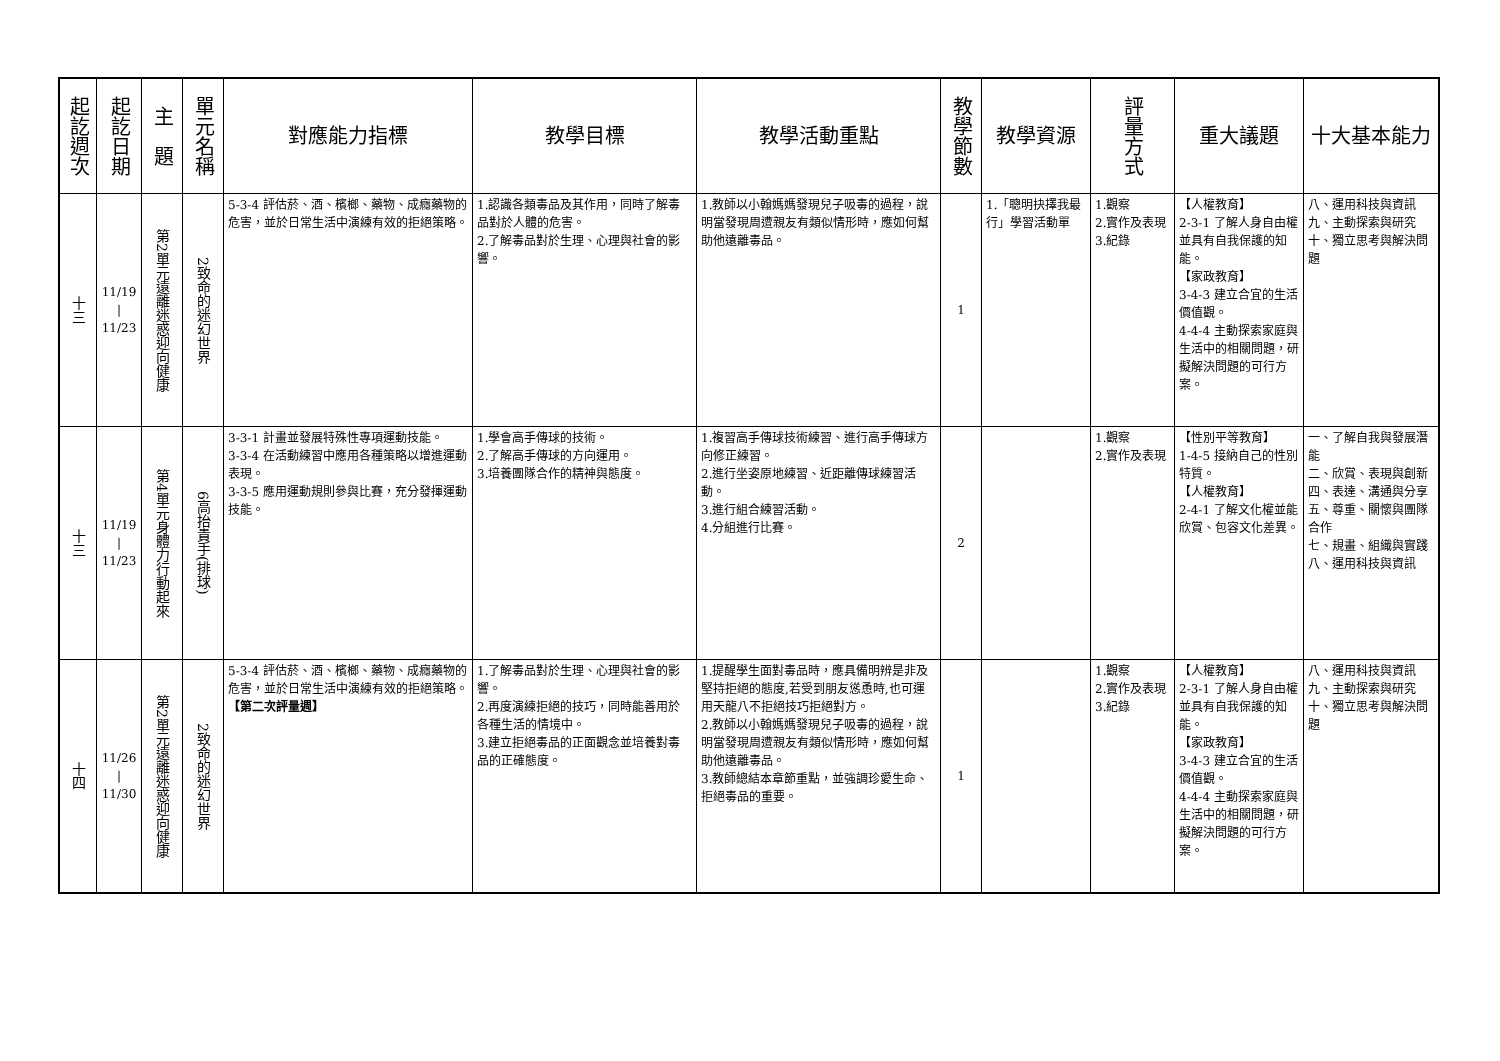| 起訖週次 | 起訖日期 | 主 題 | 單元名稱 | 對應能力指標 | 教學目標 | 教學活動重點 | 教學節數 | 教學資源 | 評量方式 | 重大議題 | 十大基本能力 |
| --- | --- | --- | --- | --- | --- | --- | --- | --- | --- | --- | --- |
| 十三 | 11/19 / 11/23 | 第2單元遠離迷惑迎向健康 | 2致命的迷幻世界 | 5-3-4 評估菸、酒、檳榔、藥物、成癮藥物的危害，並於日常生活中演練有效的拒絕策略。 | 1.認識各類毒品及其作用，同時了解毒品對於人體的危害。 2.了解毒品對於生理、心理與社會的影響。 | 1.教師以小翰媽媽發現兒子吸毒的過程，說明當發現周遭親友有類似情形時，應如何幫助他遠離毒品。 | 1 | 1.「聰明抉擇我最行」學習活動單 | 1.觀察 2.實作及表現 3.紀錄 | 【人權教育】 2-3-1 了解人身自由權並具有自我保護的知能。 【家政教育】 3-4-3 建立合宜的生活價值觀。 4-4-4 主動探索家庭與生活中的相關問題，研擬解決問題的可行方案。 | 八、運用科技與資訊 九、主動探索與研究 十、獨立思考與解決問題 |
| 十三 | 11/19 / 11/23 | 第4單元身體力行動起來 | 6高抬貴手(排球) | 3-3-1 計畫並發展特殊性專項運動技能。 3-3-4 在活動練習中應用各種策略以增進運動表現。 3-3-5 應用運動規則參與比賽，充分發揮運動技能。 | 1.學會高手傳球的技術。 2.了解高手傳球的方向運用。 3.培養團隊合作的精神與態度。 | 1.複習高手傳球技術練習、進行高手傳球方向修正練習。 2.進行坐姿原地練習、近距離傳球練習活動。 3.進行組合練習活動。 4.分組進行比賽。 | 2 | | 1.觀察 2.實作及表現 | 【性別平等教育】 1-4-5 接納自己的性別特質。 【人權教育】 2-4-1 了解文化權並能欣賞、包容文化差異。 | 一、了解自我與發展潛能 二、欣賞、表現與創新 四、表達、溝通與分享 五、尊重、關懷與團隊合作 七、規畫、組織與實踐 八、運用科技與資訊 |
| 十四 | 11/26 / 11/30 | 第2單元遠離迷惑迎向健康 | 2致命的迷幻世界 | 5-3-4 評估菸、酒、檳榔、藥物、成癮藥物的危害，並於日常生活中演練有效的拒絕策略。 【第二次評量週】 | 1.了解毒品對於生理、心理與社會的影響。 2.再度演練拒絕的技巧，同時能善用於各種生活的情境中。 3.建立拒絕毒品的正面觀念並培養對毒品的正確態度。 | 1.提醒學生面對毒品時，應具備明辨是非及堅持拒絕的態度,若受到朋友慫恿時,也可運用天龍八不拒絕技巧拒絕對方。 2.教師以小翰媽媽發現兒子吸毒的過程，說明當發現周遭親友有類似情形時，應如何幫助他遠離毒品。 3.教師總結本章節重點，並強調珍愛生命、拒絕毒品的重要。 | 1 | | 1.觀察 2.實作及表現 3.紀錄 | 【人權教育】 2-3-1 了解人身自由權並具有自我保護的知能。 【家政教育】 3-4-3 建立合宜的生活價值觀。 4-4-4 主動探索家庭與生活中的相關問題，研擬解決問題的可行方案。 | 八、運用科技與資訊 九、主動探索與研究 十、獨立思考與解決問題 |